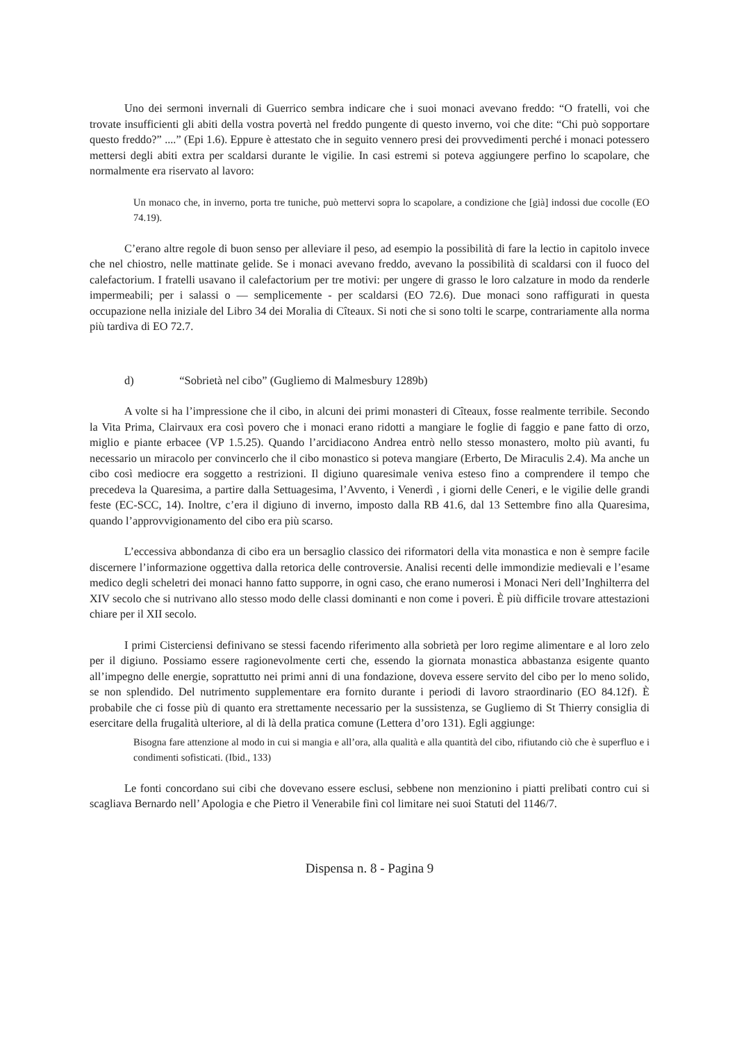Uno dei sermoni invernali di Guerrico sembra indicare che i suoi monaci avevano freddo: “O fratelli, voi che trovate insufficienti gli abiti della vostra povertà nel freddo pungente di questo inverno, voi che dite: “Chi può sopportare questo freddo?” ....” (Epi 1.6). Eppure è attestato che in seguito vennero presi dei provvedimenti perché i monaci potessero mettersi degli abiti extra per scaldarsi durante le vigilie. In casi estremi si poteva aggiungere perfino lo scapolare, che normalmente era riservato al lavoro:
Un monaco che, in inverno, porta tre tuniche, può mettervi sopra lo scapolare, a condizione che [già] indossi due cocolle (EO 74.19).
C’erano altre regole di buon senso per alleviare il peso, ad esempio la possibilità di fare la lectio in capitolo invece che nel chiostro, nelle mattinate gelide. Se i monaci avevano freddo, avevano la possibilità di scaldarsi con il fuoco del calefactorium. I fratelli usavano il calefactorium per tre motivi: per ungere di grasso le loro calzature in modo da renderle impermeabili; per i salassi o — semplicemente - per scaldarsi (EO 72.6). Due monaci sono raffigurati in questa occupazione nella iniziale del Libro 34 dei Moralia di Cîteaux. Si noti che si sono tolti le scarpe, contrariamente alla norma più tardiva di EO 72.7.
d) “Sobrietà nel cibo” (Gugliemo di Malmesbury 1289b)
A volte si ha l’impressione che il cibo, in alcuni dei primi monasteri di Cîteaux, fosse realmente terribile. Secondo la Vita Prima, Clairvaux era così povero che i monaci erano ridotti a mangiare le foglie di faggio e pane fatto di orzo, miglio e piante erbacee (VP 1.5.25). Quando l’arcidiacono Andrea entrò nello stesso monastero, molto più avanti, fu necessario un miracolo per convincerlo che il cibo monastico si poteva mangiare (Erberto, De Miraculis 2.4). Ma anche un cibo così mediocre era soggetto a restrizioni. Il digiuno quaresimale veniva esteso fino a comprendere il tempo che precedeva la Quaresima, a partire dalla Settuagesima, l’Avvento, i Venerdì , i giorni delle Ceneri, e le vigilie delle grandi feste (EC-SCC, 14). Inoltre, c’era il digiuno di inverno, imposto dalla RB 41.6, dal 13 Settembre fino alla Quaresima, quando l’approvvigionamento del cibo era più scarso.
L’eccessiva abbondanza di cibo era un bersaglio classico dei riformatori della vita monastica e non è sempre facile discernere l’informazione oggettiva dalla retorica delle controversie. Analisi recenti delle immondizie medievali e l’esame medico degli scheletri dei monaci hanno fatto supporre, in ogni caso, che erano numerosi i Monaci Neri dell’Inghilterra del XIV secolo che si nutrivano allo stesso modo delle classi dominanti e non come i poveri. È più difficile trovare attestazioni chiare per il XII secolo.
I primi Cisterciensi definivano se stessi facendo riferimento alla sobrietà per loro regime alimentare e al loro zelo per il digiuno. Possiamo essere ragionevolmente certi che, essendo la giornata monastica abbastanza esigente quanto all’impegno delle energie, soprattutto nei primi anni di una fondazione, doveva essere servito del cibo per lo meno solido, se non splendido. Del nutrimento supplementare era fornito durante i periodi di lavoro straordinario (EO 84.12f). È probabile che ci fosse più di quanto era strettamente necessario per la sussistenza, se Gugliemo di St Thierry consiglia di esercitare della frugalità ulteriore, al di là della pratica comune (Lettera d’oro 131). Egli aggiunge:
Bisogna fare attenzione al modo in cui si mangia e all’ora, alla qualità e alla quantità del cibo, rifiutando ciò che è superfluo e i condimenti sofisticati. (Ibid., 133)
Le fonti concordano sui cibi che dovevano essere esclusi, sebbene non menzionino i piatti prelibati contro cui si scagliava Bernardo nell’ Apologia e che Pietro il Venerabile finì col limitare nei suoi Statuti del 1146/7.
Dispensa n. 8 - Pagina 9